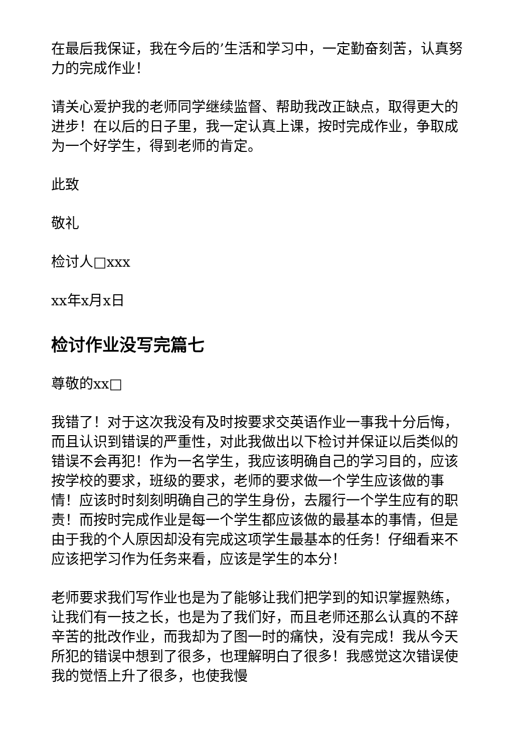在最后我保证，我在今后的’生活和学习中，一定勤奋刻苦，认真努力的完成作业！
请关心爱护我的老师同学继续监督、帮助我改正缺点，取得更大的进步！在以后的日子里，我一定认真上课，按时完成作业，争取成为一个好学生，得到老师的肯定。
此致
敬礼
检讨人□xxx
xx年x月x日
检讨作业没写完篇七
尊敬的xx□
我错了！对于这次我没有及时按要求交英语作业一事我十分后悔，而且认识到错误的严重性，对此我做出以下检讨并保证以后类似的错误不会再犯！作为一名学生，我应该明确自己的学习目的，应该按学校的要求，班级的要求，老师的要求做一个学生应该做的事情！应该时时刻刻明确自己的学生身份，去履行一个学生应有的职责！而按时完成作业是每一个学生都应该做的最基本的事情，但是由于我的个人原因却没有完成这项学生最基本的任务！仔细看来不应该把学习作为任务来看，应该是学生的本分！
老师要求我们写作业也是为了能够让我们把学到的知识掌握熟练，让我们有一技之长，也是为了我们好，而且老师还那么认真的不辞辛苦的批改作业，而我却为了图一时的痛快，没有完成！我从今天所犯的错误中想到了很多，也理解明白了很多！我感觉这次错误使我的觉悟上升了很多，也使我慢